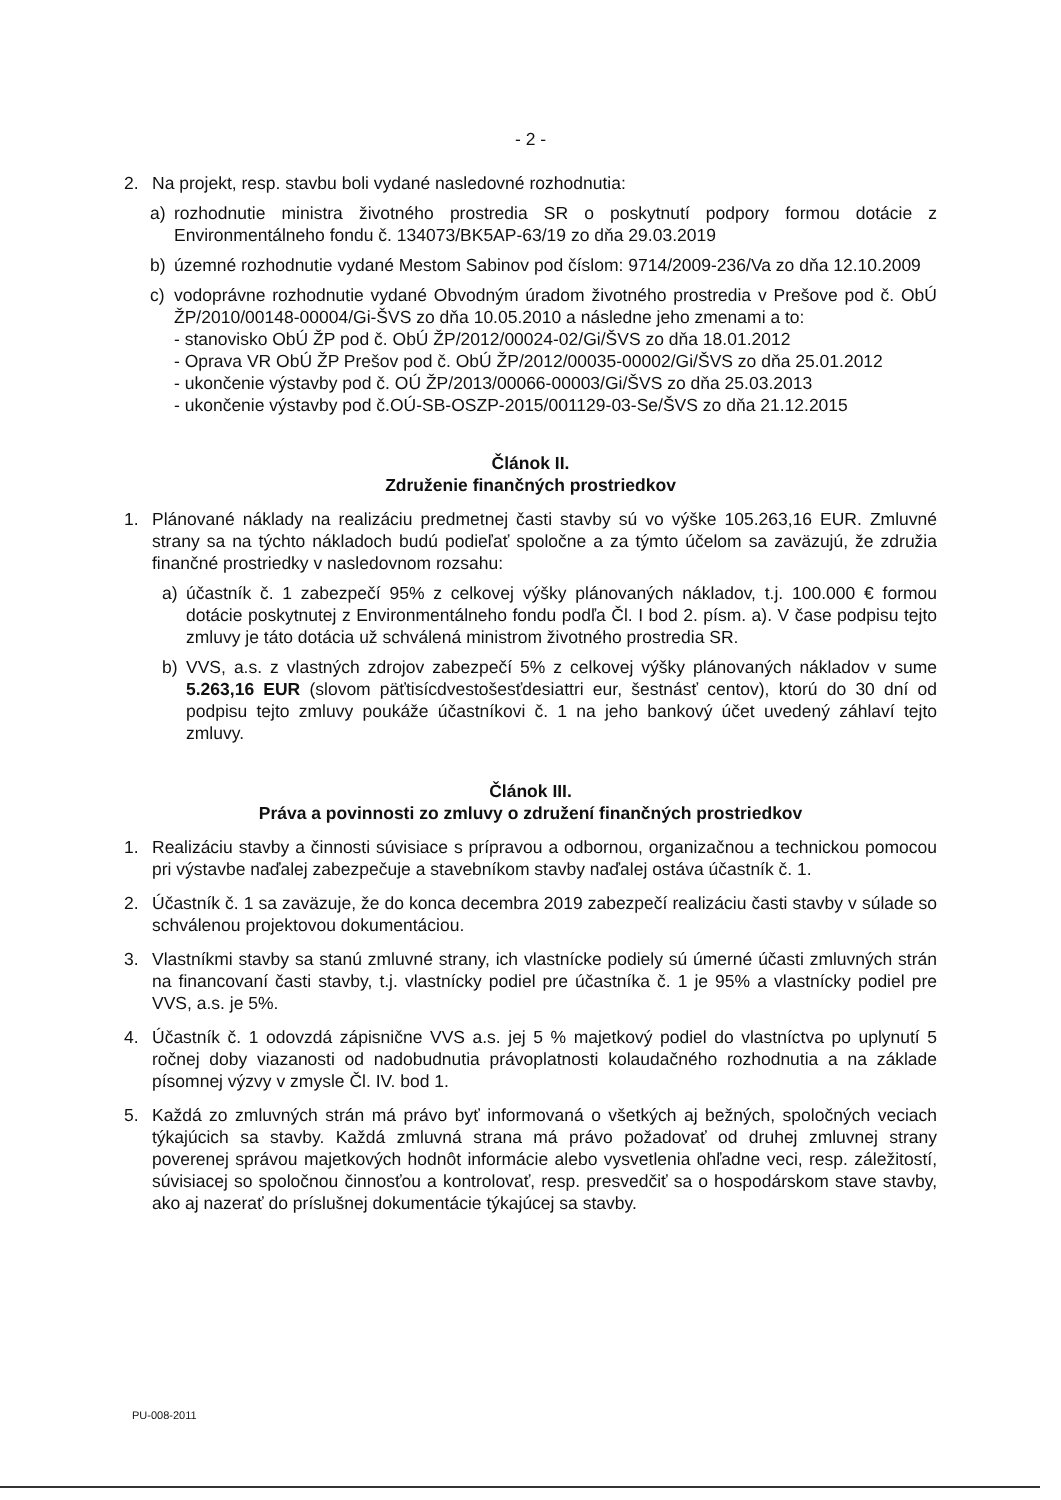- 2 -
2. Na projekt, resp. stavbu boli vydané nasledovné rozhodnutia:
a) rozhodnutie ministra životného prostredia SR o poskytnutí podpory formou dotácie z Environmentálneho fondu č. 134073/BK5AP-63/19 zo dňa 29.03.2019
b) územné rozhodnutie vydané Mestom Sabinov pod číslom: 9714/2009-236/Va zo dňa 12.10.2009
c) vodoprávne rozhodnutie vydané Obvodným úradom životného prostredia v Prešove pod č. ObÚ ŽP/2010/00148-00004/Gi-ŠVS zo dňa 10.05.2010 a následne jeho zmenami a to:
- stanovisko ObÚ ŽP pod č. ObÚ ŽP/2012/00024-02/Gi/ŠVS zo dňa 18.01.2012
- Oprava VR ObÚ ŽP Prešov pod č. ObÚ ŽP/2012/00035-00002/Gi/ŠVS zo dňa 25.01.2012
- ukončenie výstavby pod č. OÚ ŽP/2013/00066-00003/Gi/ŠVS zo dňa 25.03.2013
- ukončenie výstavby pod č.OÚ-SB-OSZP-2015/001129-03-Se/ŠVS zo dňa 21.12.2015
Článok II.
Združenie finančných prostriedkov
1. Plánované náklady na realizáciu predmetnej časti stavby sú vo výške 105.263,16 EUR. Zmluvné strany sa na týchto nákladoch budú podieľať spoločne a za týmto účelom sa zaväzujú, že združia finančné prostriedky v nasledovnom rozsahu:
a) účastník č. 1 zabezpečí 95% z celkovej výšky plánovaných nákladov, t.j. 100.000 € formou dotácie poskytnutej z Environmentálneho fondu podľa Čl. I bod 2. písm. a). V čase podpisu tejto zmluvy je táto dotácia už schválená ministrom životného prostredia SR.
b) VVS, a.s. z vlastných zdrojov zabezpečí 5% z celkovej výšky plánovaných nákladov v sume 5.263,16 EUR (slovom päťtisícdvestošesťdesiattri eur, šestnásť centov), ktorú do 30 dní od podpisu tejto zmluvy poukáže účastníkovi č. 1 na jeho bankový účet uvedený záhlaví tejto zmluvy.
Článok III.
Práva a povinnosti zo zmluvy o združení finančných prostriedkov
1. Realizáciu stavby a činnosti súvisiace s prípravou a odbornou, organizačnou a technickou pomocou pri výstavbe naďalej zabezpečuje a stavebníkom stavby naďalej ostáva účastník č. 1.
2. Účastník č. 1 sa zaväzuje, že do konca decembra 2019 zabezpečí realizáciu časti stavby v súlade so schválenou projektovou dokumentáciou.
3. Vlastníkmi stavby sa stanú zmluvné strany, ich vlastnícke podiely sú úmerné účasti zmluvných strán na financovaní časti stavby, t.j. vlastnícky podiel pre účastníka č. 1 je 95% a vlastnícky podiel pre VVS, a.s. je 5%.
4. Účastník č. 1 odovzdá zápisnične VVS a.s. jej 5 % majetkový podiel do vlastníctva po uplynutí 5 ročnej doby viazanosti od nadobudnutia právoplatnosti kolaudačného rozhodnutia a na základe písomnej výzvy v zmysle Čl. IV. bod 1.
5. Každá zo zmluvných strán má právo byť informovaná o všetkých aj bežných, spoločných veciach týkajúcich sa stavby. Každá zmluvná strana má právo požadovať od druhej zmluvnej strany poverenej správou majetkových hodnôt informácie alebo vysvetlenia ohľadne veci, resp. záležitostí, súvisiacej so spoločnou činnosťou a kontrolovať, resp. presvedčiť sa o hospodárskom stave stavby, ako aj nazerať do príslušnej dokumentácie týkajúcej sa stavby.
PU-008-2011